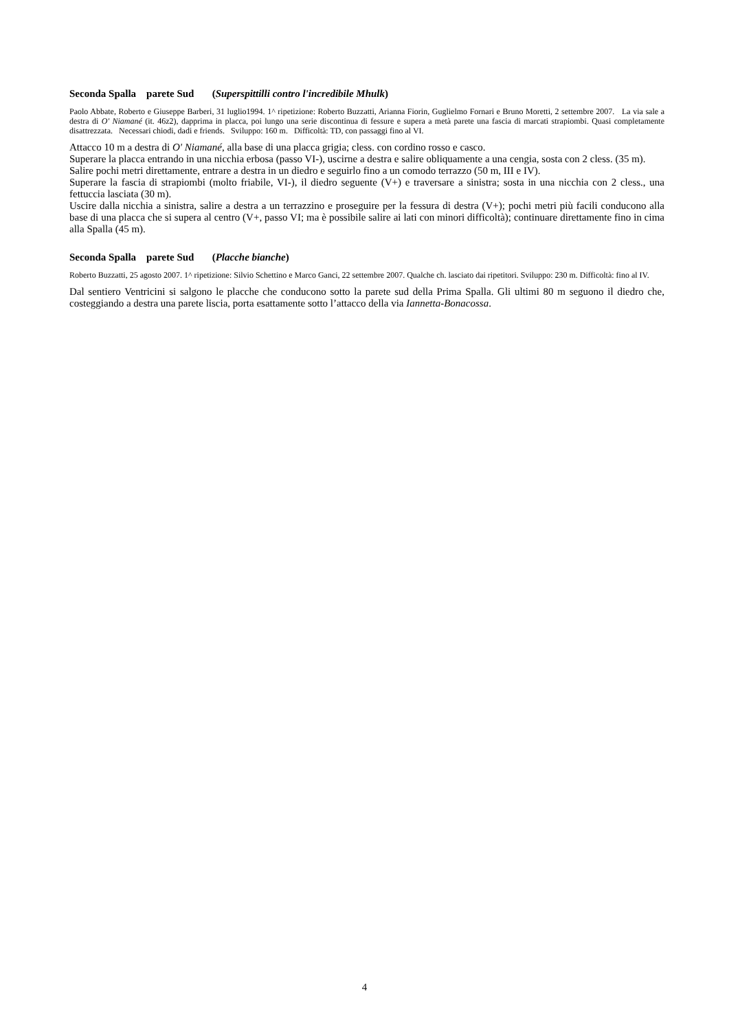Seconda Spalla parete Sud (Superspittilli contro l'incredibile Mhulk)
Paolo Abbate, Roberto e Giuseppe Barberi, 31 luglio1994. 1^ ripetizione: Roberto Buzzatti, Arianna Fiorin, Guglielmo Fornari e Bruno Moretti, 2 settembre 2007. La via sale a destra di O' Niamané (it. 46z2), dapprima in placca, poi lungo una serie discontinua di fessure e supera a metà parete una fascia di marcati strapiombi. Quasi completamente disattrezzata. Necessari chiodi, dadi e friends. Sviluppo: 160 m. Difficoltà: TD, con passaggi fino al VI.
Attacco 10 m a destra di O' Niamané, alla base di una placca grigia; cless. con cordino rosso e casco.
Superare la placca entrando in una nicchia erbosa (passo VI-), uscirne a destra e salire obliquamente a una cengia, sosta con 2 cless. (35 m).
Salire pochi metri direttamente, entrare a destra in un diedro e seguirlo fino a un comodo terrazzo (50 m, III e IV).
Superare la fascia di strapiombi (molto friabile, VI-), il diedro seguente (V+) e traversare a sinistra; sosta in una nicchia con 2 cless., una fettuccia lasciata (30 m).
Uscire dalla nicchia a sinistra, salire a destra a un terrazzino e proseguire per la fessura di destra (V+); pochi metri più facili conducono alla base di una placca che si supera al centro (V+, passo VI; ma è possibile salire ai lati con minori difficoltà); continuare direttamente fino in cima alla Spalla (45 m).
Seconda Spalla parete Sud (Placche bianche)
Roberto Buzzatti, 25 agosto 2007. 1^ ripetizione: Silvio Schettino e Marco Ganci, 22 settembre 2007. Qualche ch. lasciato dai ripetitori. Sviluppo: 230 m. Difficoltà: fino al IV.
Dal sentiero Ventricini si salgono le placche che conducono sotto la parete sud della Prima Spalla. Gli ultimi 80 m seguono il diedro che, costeggiando a destra una parete liscia, porta esattamente sotto l’attacco della via Iannetta-Bonacossa.
4